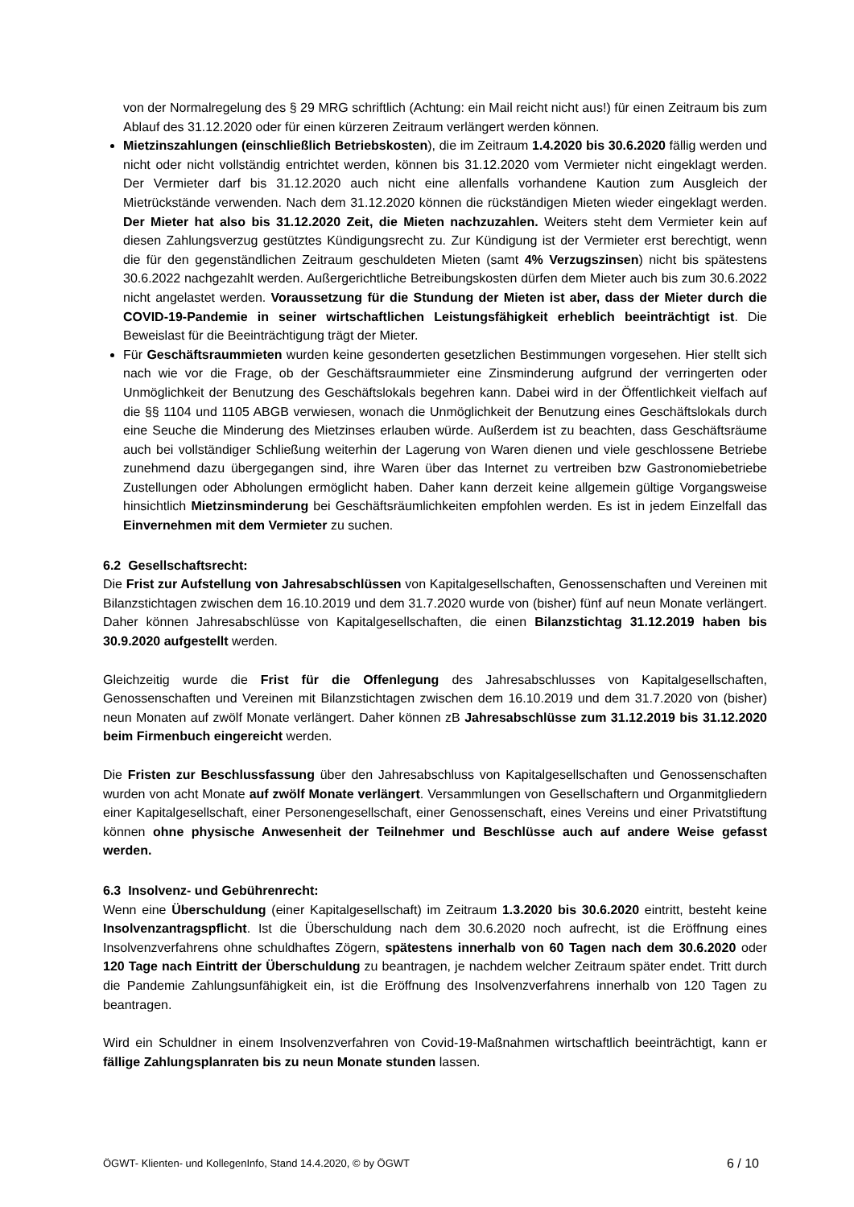von der Normalregelung des § 29 MRG schriftlich (Achtung: ein Mail reicht nicht aus!) für einen Zeitraum bis zum Ablauf des 31.12.2020 oder für einen kürzeren Zeitraum verlängert werden können.
Mietzinszahlungen (einschließlich Betriebskosten), die im Zeitraum 1.4.2020 bis 30.6.2020 fällig werden und nicht oder nicht vollständig entrichtet werden, können bis 31.12.2020 vom Vermieter nicht eingeklagt werden. Der Vermieter darf bis 31.12.2020 auch nicht eine allenfalls vorhandene Kaution zum Ausgleich der Mietrückstände verwenden. Nach dem 31.12.2020 können die rückständigen Mieten wieder eingeklagt werden. Der Mieter hat also bis 31.12.2020 Zeit, die Mieten nachzuzahlen. Weiters steht dem Vermieter kein auf diesen Zahlungsverzug gestütztes Kündigungsrecht zu. Zur Kündigung ist der Vermieter erst berechtigt, wenn die für den gegenständlichen Zeitraum geschuldeten Mieten (samt 4% Verzugszinsen) nicht bis spätestens 30.6.2022 nachgezahlt werden. Außergerichtliche Betreibungskosten dürfen dem Mieter auch bis zum 30.6.2022 nicht angelastet werden. Voraussetzung für die Stundung der Mieten ist aber, dass der Mieter durch die COVID-19-Pandemie in seiner wirtschaftlichen Leistungsfähigkeit erheblich beeinträchtigt ist. Die Beweislast für die Beeinträchtigung trägt der Mieter.
Für Geschäftsraummieten wurden keine gesonderten gesetzlichen Bestimmungen vorgesehen. Hier stellt sich nach wie vor die Frage, ob der Geschäftsraummieter eine Zinsminderung aufgrund der verringerten oder Unmöglichkeit der Benutzung des Geschäftslokals begehren kann. Dabei wird in der Öffentlichkeit vielfach auf die §§ 1104 und 1105 ABGB verwiesen, wonach die Unmöglichkeit der Benutzung eines Geschäftslokals durch eine Seuche die Minderung des Mietzinses erlauben würde. Außerdem ist zu beachten, dass Geschäftsräume auch bei vollständiger Schließung weiterhin der Lagerung von Waren dienen und viele geschlossene Betriebe zunehmend dazu übergegangen sind, ihre Waren über das Internet zu vertreiben bzw Gastronomiebetriebe Zustellungen oder Abholungen ermöglicht haben. Daher kann derzeit keine allgemein gültige Vorgangsweise hinsichtlich Mietzinsminderung bei Geschäftsräumlichkeiten empfohlen werden. Es ist in jedem Einzelfall das Einvernehmen mit dem Vermieter zu suchen.
6.2 Gesellschaftsrecht:
Die Frist zur Aufstellung von Jahresabschlüssen von Kapitalgesellschaften, Genossenschaften und Vereinen mit Bilanzstichtagen zwischen dem 16.10.2019 und dem 31.7.2020 wurde von (bisher) fünf auf neun Monate verlängert. Daher können Jahresabschlüsse von Kapitalgesellschaften, die einen Bilanzstichtag 31.12.2019 haben bis 30.9.2020 aufgestellt werden.
Gleichzeitig wurde die Frist für die Offenlegung des Jahresabschlusses von Kapitalgesellschaften, Genossenschaften und Vereinen mit Bilanzstichtagen zwischen dem 16.10.2019 und dem 31.7.2020 von (bisher) neun Monaten auf zwölf Monate verlängert. Daher können zB Jahresabschlüsse zum 31.12.2019 bis 31.12.2020 beim Firmenbuch eingereicht werden.
Die Fristen zur Beschlussfassung über den Jahresabschluss von Kapitalgesellschaften und Genossenschaften wurden von acht Monate auf zwölf Monate verlängert. Versammlungen von Gesellschaftern und Organmitgliedern einer Kapitalgesellschaft, einer Personengesellschaft, einer Genossenschaft, eines Vereins und einer Privatstiftung können ohne physische Anwesenheit der Teilnehmer und Beschlüsse auch auf andere Weise gefasst werden.
6.3 Insolvenz- und Gebührenrecht:
Wenn eine Überschuldung (einer Kapitalgesellschaft) im Zeitraum 1.3.2020 bis 30.6.2020 eintritt, besteht keine Insolvenzantragspflicht. Ist die Überschuldung nach dem 30.6.2020 noch aufrecht, ist die Eröffnung eines Insolvenzverfahrens ohne schuldhaftes Zögern, spätestens innerhalb von 60 Tagen nach dem 30.6.2020 oder 120 Tage nach Eintritt der Überschuldung zu beantragen, je nachdem welcher Zeitraum später endet. Tritt durch die Pandemie Zahlungsunfähigkeit ein, ist die Eröffnung des Insolvenzverfahrens innerhalb von 120 Tagen zu beantragen.
Wird ein Schuldner in einem Insolvenzverfahren von Covid-19-Maßnahmen wirtschaftlich beeinträchtigt, kann er fällige Zahlungsplanraten bis zu neun Monate stunden lassen.
ÖGWT- Klienten- und KollegenInfo, Stand 14.4.2020, © by ÖGWT 6 / 10